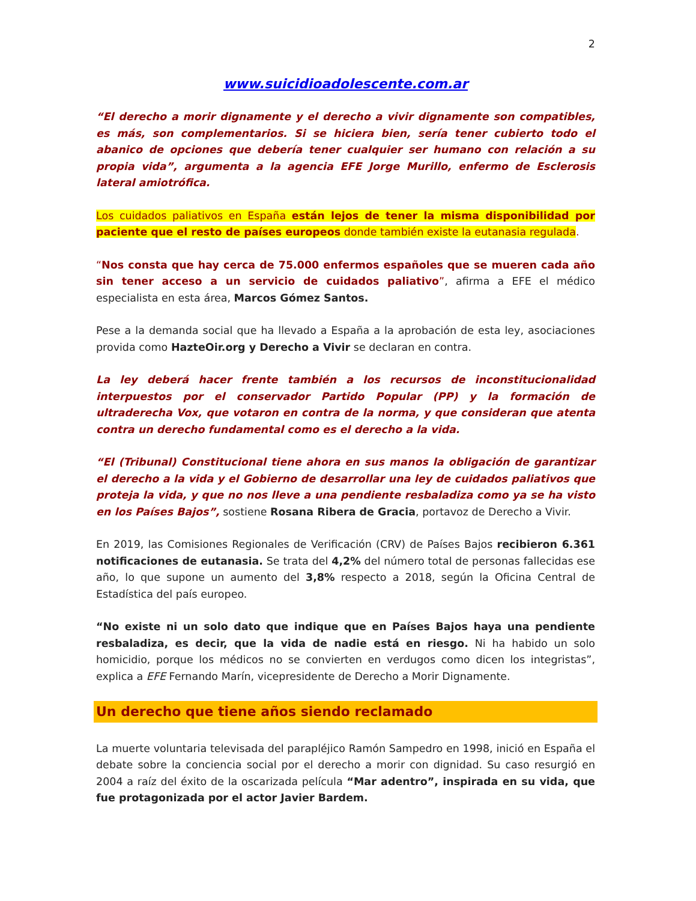2
www.suicidioadolescente.com.ar
“El derecho a morir dignamente y el derecho a vivir dignamente son compatibles, es más, son complementarios. Si se hiciera bien, sería tener cubierto todo el abanico de opciones que debería tener cualquier ser humano con relación a su propia vida”, argumenta a la agencia EFE Jorge Murillo, enfermo de Esclerosis lateral amiotrófica.
Los cuidados paliativos en España están lejos de tener la misma disponibilidad por paciente que el resto de países europeos donde también existe la eutanasia regulada.
“Nos consta que hay cerca de 75.000 enfermos españoles que se mueren cada año sin tener acceso a un servicio de cuidados paliativo”, afirma a EFE el médico especialista en esta área, Marcos Gómez Santos.
Pese a la demanda social que ha llevado a España a la aprobación de esta ley, asociaciones provida como HazteOir.org y Derecho a Vivir se declaran en contra.
La ley deberá hacer frente también a los recursos de inconstitucionalidad interpuestos por el conservador Partido Popular (PP) y la formación de ultraderecha Vox, que votaron en contra de la norma, y que consideran que atenta contra un derecho fundamental como es el derecho a la vida.
“El (Tribunal) Constitucional tiene ahora en sus manos la obligación de garantizar el derecho a la vida y el Gobierno de desarrollar una ley de cuidados paliativos que proteja la vida, y que no nos lleve a una pendiente resbaladiza como ya se ha visto en los Países Bajos”, sostiene Rosana Ribera de Gracia, portavoz de Derecho a Vivir.
En 2019, las Comisiones Regionales de Verificación (CRV) de Países Bajos recibieron 6.361 notificaciones de eutanasia. Se trata del 4,2% del número total de personas fallecidas ese año, lo que supone un aumento del 3,8% respecto a 2018, según la Oficina Central de Estadística del país europeo.
“No existe ni un solo dato que indique que en Países Bajos haya una pendiente resbaladiza, es decir, que la vida de nadie está en riesgo. Ni ha habido un solo homicidio, porque los médicos no se convierten en verdugos como dicen los integristas”, explica a EFE Fernando Marín, vicepresidente de Derecho a Morir Dignamente.
Un derecho que tiene años siendo reclamado
La muerte voluntaria televisada del parapléjico Ramón Sampedro en 1998, inició en España el debate sobre la conciencia social por el derecho a morir con dignidad. Su caso resurgió en 2004 a raíz del éxito de la oscarizada película “Mar adentro”, inspirada en su vida, que fue protagonizada por el actor Javier Bardem.